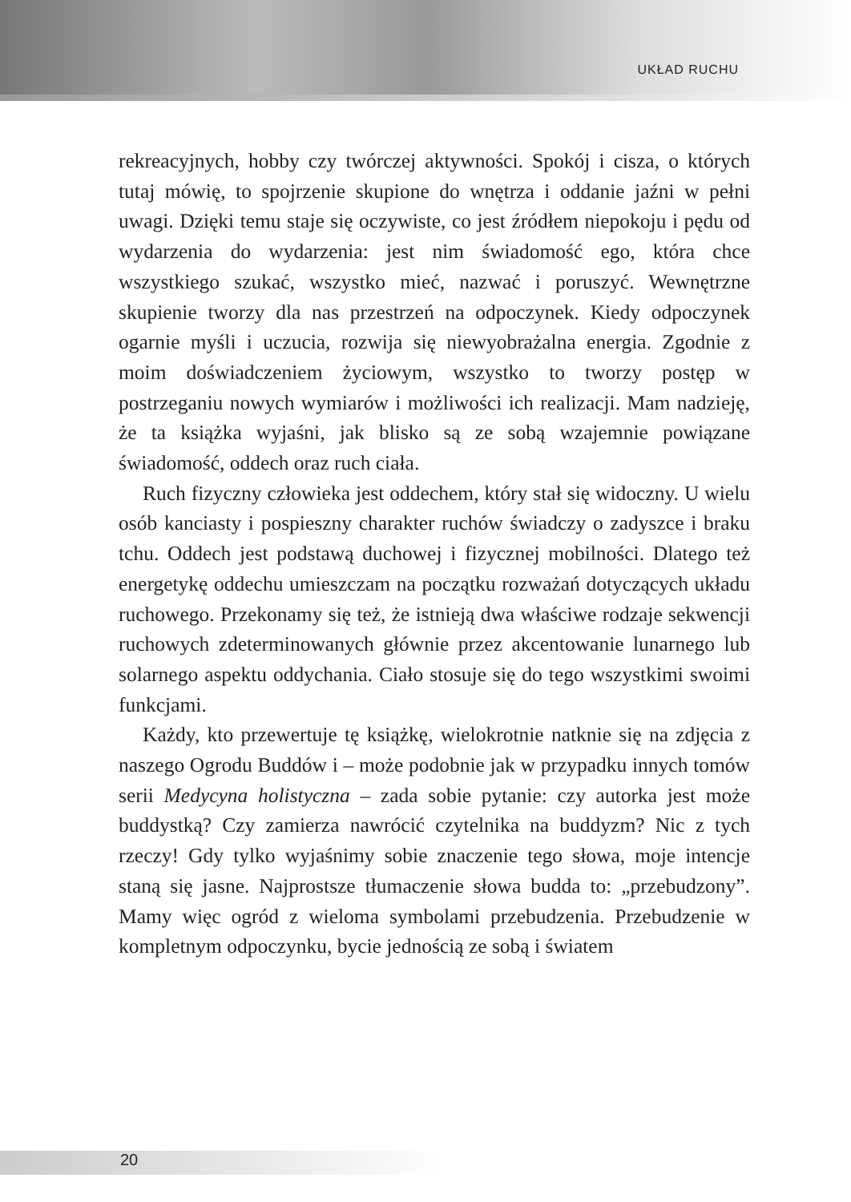UKŁAD RUCHU
rekreacyjnych, hobby czy twórczej aktywności. Spokój i cisza, o których tutaj mówię, to spojrzenie skupione do wnętrza i oddanie jaźni w pełni uwagi. Dzięki temu staje się oczywiste, co jest źródłem niepokoju i pędu od wydarzenia do wydarzenia: jest nim świadomość ego, która chce wszystkiego szukać, wszystko mieć, nazwać i poruszyć. Wewnętrzne skupienie tworzy dla nas przestrzeń na odpoczynek. Kiedy odpoczynek ogarnie myśli i uczucia, rozwija się niewyobrażalna energia. Zgodnie z moim doświadczeniem życiowym, wszystko to tworzy postęp w postrzeganiu nowych wymiarów i możliwości ich realizacji. Mam nadzieję, że ta książka wyjaśni, jak blisko są ze sobą wzajemnie powiązane świadomość, oddech oraz ruch ciała.
Ruch fizyczny człowieka jest oddechem, który stał się widoczny. U wielu osób kanciasty i pospieszny charakter ruchów świadczy o zadyszce i braku tchu. Oddech jest podstawą duchowej i fizycznej mobilności. Dlatego też energetykę oddechu umieszczam na początku rozważań dotyczących układu ruchowego. Przekonamy się też, że istnieją dwa właściwe rodzaje sekwencji ruchowych zdeterminowanych głównie przez akcentowanie lunarnego lub solarnego aspektu oddychania. Ciało stosuje się do tego wszystkimi swoimi funkcjami.
Każdy, kto przewertuje tę książkę, wielokrotnie natknie się na zdjęcia z naszego Ogrodu Buddów i – może podobnie jak w przypadku innych tomów serii Medycyna holistyczna – zada sobie pytanie: czy autorka jest może buddystką? Czy zamierza nawrócić czytelnika na buddyzm? Nic z tych rzeczy! Gdy tylko wyjaśnimy sobie znaczenie tego słowa, moje intencje staną się jasne. Najprostsze tłumaczenie słowa budda to: „przebudzony”. Mamy więc ogród z wieloma symbolami przebudzenia. Przebudzenie w kompletnym odpoczynku, bycie jednością ze sobą i światem
20